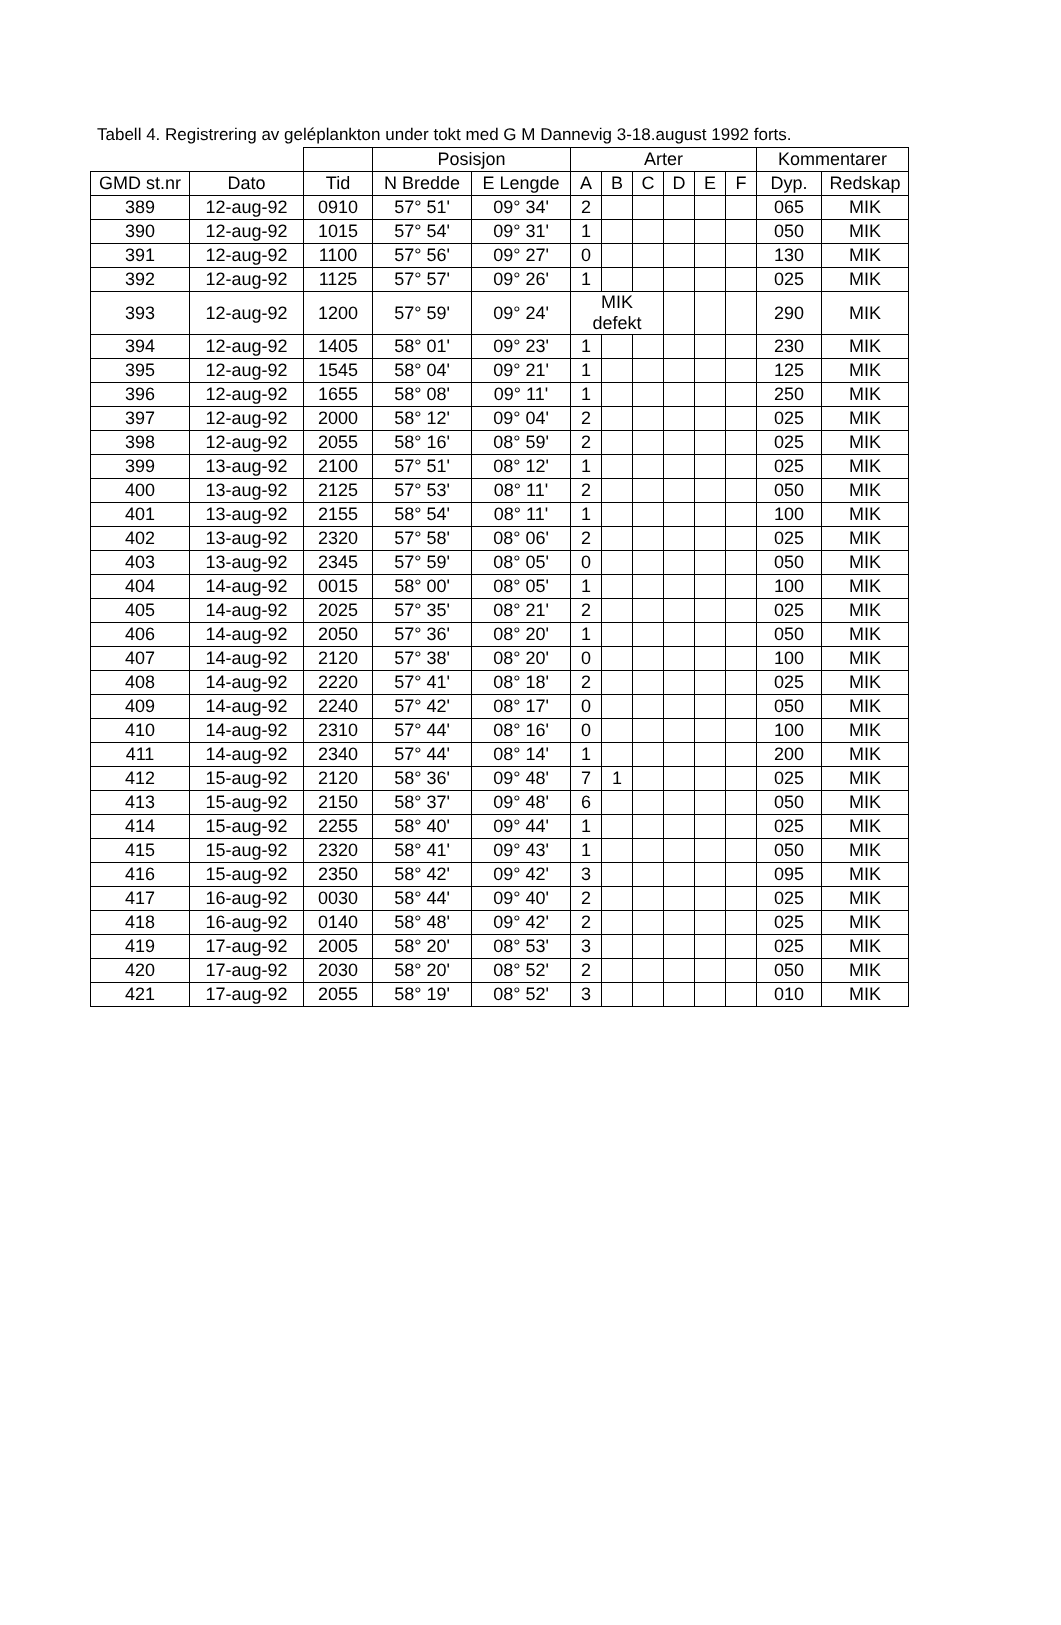Tabell 4. Registrering av geléplankton under tokt med G M Dannevig 3-18.august 1992 forts.
| | | | Posisjon | | Arter | | | | | | Kommentarer | |
| --- | --- | --- | --- | --- | --- | --- | --- | --- | --- | --- | --- | --- |
| GMD st.nr | Dato | Tid | N Bredde | E Lengde | A | B | C | D | E | F | Dyp. | Redskap |
| 389 | 12-aug-92 | 0910 | 57° 51' | 09° 34' | 2 | | | | | | 065 | MIK |
| 390 | 12-aug-92 | 1015 | 57° 54' | 09° 31' | 1 | | | | | | 050 | MIK |
| 391 | 12-aug-92 | 1100 | 57° 56' | 09° 27' | 0 | | | | | | 130 | MIK |
| 392 | 12-aug-92 | 1125 | 57° 57' | 09° 26' | 1 | | | | | | 025 | MIK |
| 393 | 12-aug-92 | 1200 | 57° 59' | 09° 24' | MIK defekt | | | | | | 290 | MIK |
| 394 | 12-aug-92 | 1405 | 58° 01' | 09° 23' | 1 | | | | | | 230 | MIK |
| 395 | 12-aug-92 | 1545 | 58° 04' | 09° 21' | 1 | | | | | | 125 | MIK |
| 396 | 12-aug-92 | 1655 | 58° 08' | 09° 11' | 1 | | | | | | 250 | MIK |
| 397 | 12-aug-92 | 2000 | 58° 12' | 09° 04' | 2 | | | | | | 025 | MIK |
| 398 | 12-aug-92 | 2055 | 58° 16' | 08° 59' | 2 | | | | | | 025 | MIK |
| 399 | 13-aug-92 | 2100 | 57° 51' | 08° 12' | 1 | | | | | | 025 | MIK |
| 400 | 13-aug-92 | 2125 | 57° 53' | 08° 11' | 2 | | | | | | 050 | MIK |
| 401 | 13-aug-92 | 2155 | 58° 54' | 08° 11' | 1 | | | | | | 100 | MIK |
| 402 | 13-aug-92 | 2320 | 57° 58' | 08° 06' | 2 | | | | | | 025 | MIK |
| 403 | 13-aug-92 | 2345 | 57° 59' | 08° 05' | 0 | | | | | | 050 | MIK |
| 404 | 14-aug-92 | 0015 | 58° 00' | 08° 05' | 1 | | | | | | 100 | MIK |
| 405 | 14-aug-92 | 2025 | 57° 35' | 08° 21' | 2 | | | | | | 025 | MIK |
| 406 | 14-aug-92 | 2050 | 57° 36' | 08° 20' | 1 | | | | | | 050 | MIK |
| 407 | 14-aug-92 | 2120 | 57° 38' | 08° 20' | 0 | | | | | | 100 | MIK |
| 408 | 14-aug-92 | 2220 | 57° 41' | 08° 18' | 2 | | | | | | 025 | MIK |
| 409 | 14-aug-92 | 2240 | 57° 42' | 08° 17' | 0 | | | | | | 050 | MIK |
| 410 | 14-aug-92 | 2310 | 57° 44' | 08° 16' | 0 | | | | | | 100 | MIK |
| 411 | 14-aug-92 | 2340 | 57° 44' | 08° 14' | 1 | | | | | | 200 | MIK |
| 412 | 15-aug-92 | 2120 | 58° 36' | 09° 48' | 7 | 1 | | | | | 025 | MIK |
| 413 | 15-aug-92 | 2150 | 58° 37' | 09° 48' | 6 | | | | | | 050 | MIK |
| 414 | 15-aug-92 | 2255 | 58° 40' | 09° 44' | 1 | | | | | | 025 | MIK |
| 415 | 15-aug-92 | 2320 | 58° 41' | 09° 43' | 1 | | | | | | 050 | MIK |
| 416 | 15-aug-92 | 2350 | 58° 42' | 09° 42' | 3 | | | | | | 095 | MIK |
| 417 | 16-aug-92 | 0030 | 58° 44' | 09° 40' | 2 | | | | | | 025 | MIK |
| 418 | 16-aug-92 | 0140 | 58° 48' | 09° 42' | 2 | | | | | | 025 | MIK |
| 419 | 17-aug-92 | 2005 | 58° 20' | 08° 53' | 3 | | | | | | 025 | MIK |
| 420 | 17-aug-92 | 2030 | 58° 20' | 08° 52' | 2 | | | | | | 050 | MIK |
| 421 | 17-aug-92 | 2055 | 58° 19' | 08° 52' | 3 | | | | | | 010 | MIK |